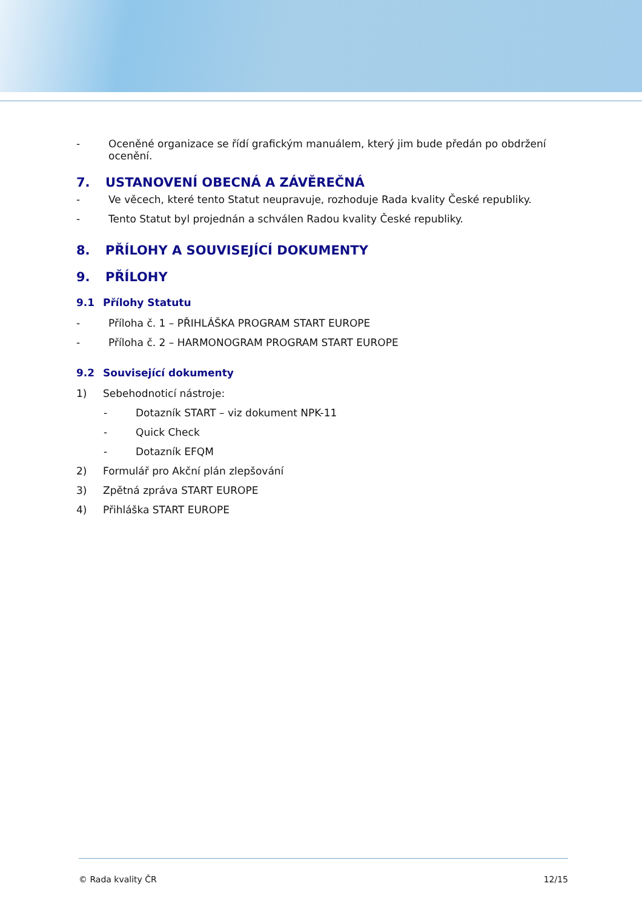- Oceněné organizace se řídí grafickým manuálem, který jim bude předán po obdržení ocenění.
7. USTANOVENÍ OBECNÁ A ZÁVĚREČNÁ
- Ve věcech, které tento Statut neupravuje, rozhoduje Rada kvality České republiky.
- Tento Statut byl projednán a schválen Radou kvality České republiky.
8. PŘÍLOHY A SOUVISEJÍCÍ DOKUMENTY
9. PŘÍLOHY
9.1 Přílohy Statutu
- Příloha č. 1 – PŘIHLÁŠKA PROGRAM START EUROPE
- Příloha č. 2 – HARMONOGRAM PROGRAM START EUROPE
9.2 Související dokumenty
1) Sebehodnoticí nástroje:
- Dotazník START – viz dokument NPK-11
- Quick Check
- Dotazník EFQM
2) Formulář pro Akční plán zlepšování
3) Zpětná zpráva START EUROPE
4) Přihláška START EUROPE
© Rada kvality ČR 12/15